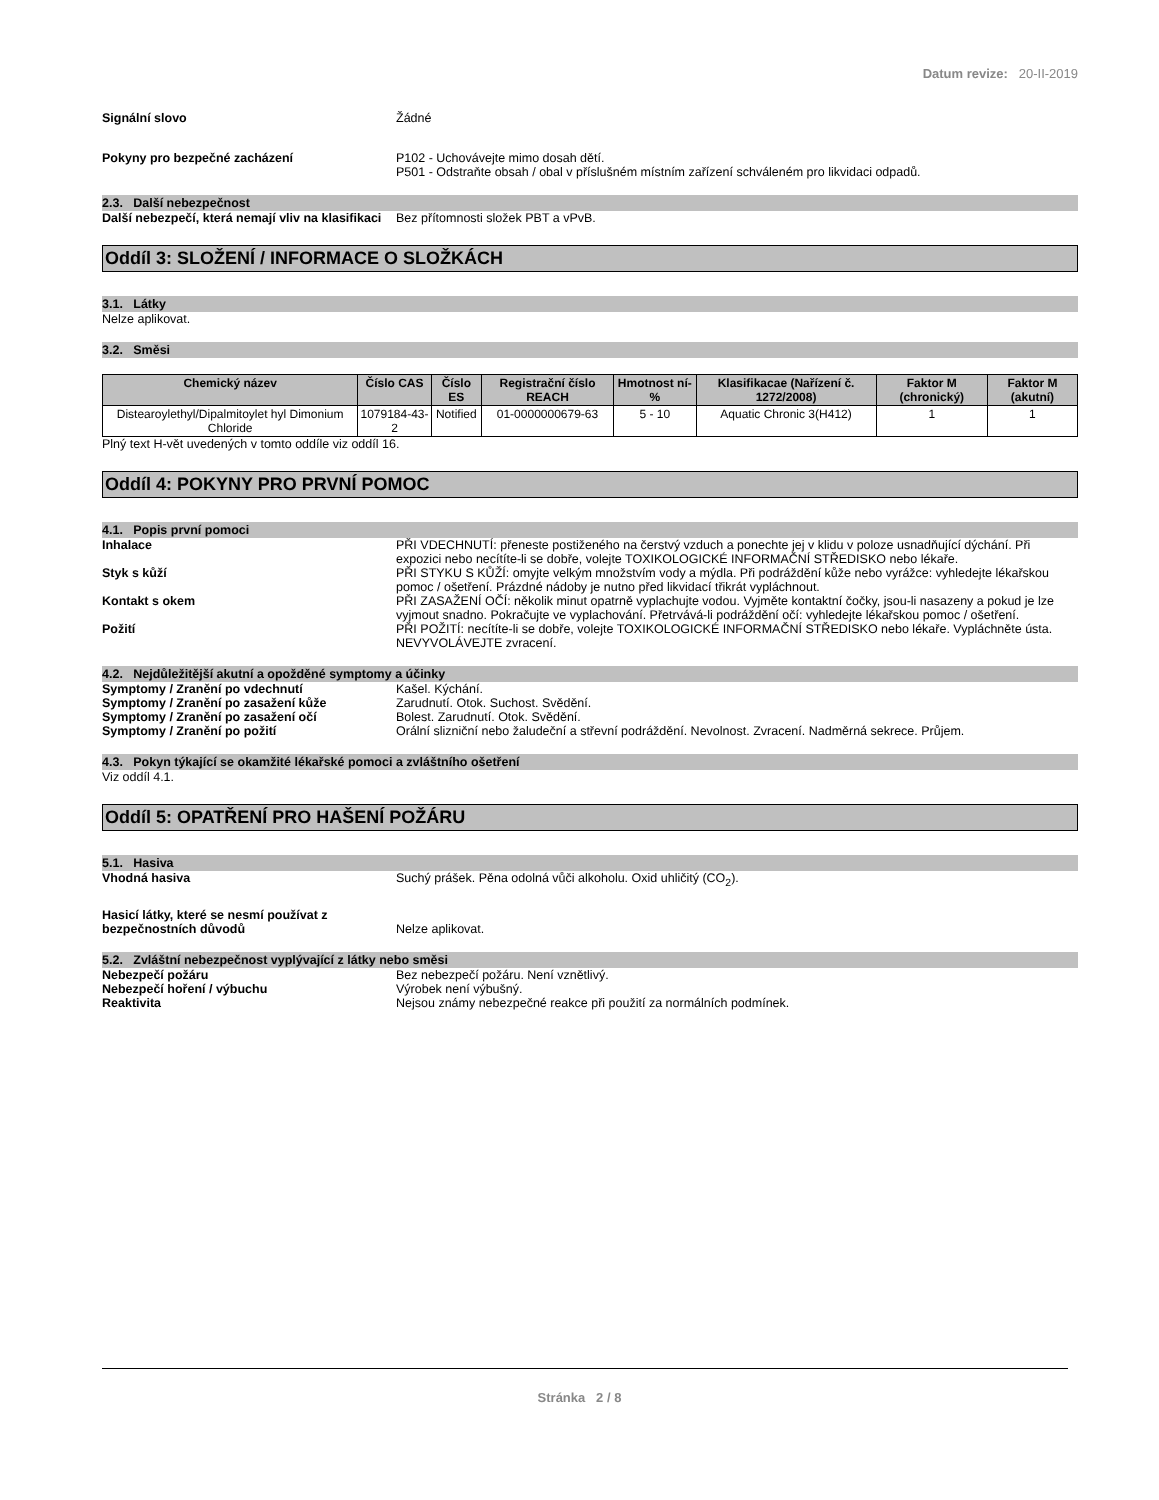Datum revize: 20-II-2019
Signální slovo Žádné
Pokyny pro bezpečné zacházení P102 - Uchovávejte mimo dosah dětí.
P501 - Odstraňte obsah / obal v příslušném místním zařízení schváleném pro likvidaci odpadů.
2.3. Další nebezpečnost
Další nebezpečí, která nemají vliv na klasifikaci
Bez přítomnosti složek PBT a vPvB.
Oddíl 3: SLOŽENÍ / INFORMACE O SLOŽKÁCH
3.1. Látky
Nelze aplikovat.
3.2. Směsi
| Chemický název | Číslo CAS | Číslo ES | Registrační číslo REACH | Hmotnost ní-% | Klasifikacae (Nařízení č. 1272/2008) | Faktor M (chronický) | Faktor M (akutní) |
| --- | --- | --- | --- | --- | --- | --- | --- |
| Distearoylethyl/Dipalmitoylet hyl Dimonium Chloride | 1079184-43-2 | Notified | 01-0000000679-63 | 5 - 10 | Aquatic Chronic 3(H412) | 1 | 1 |
Plný text H-vět uvedených v tomto oddíle viz oddíl 16.
Oddíl 4: POKYNY PRO PRVNÍ POMOC
4.1. Popis první pomoci
Inhalace PŘI VDECHNUTÍ: přeneste postiženého na čerstvý vzduch a ponechte jej v klidu v poloze usnadňující dýchání. Při expozici nebo necítíte-li se dobře, volejte TOXIKOLOGICKÉ INFORMAČNÍ STŘEDISKO nebo lékaře.
Styk s kůží PŘI STYKU S KŮŽÍ: omyjte velkým množstvím vody a mýdla. Při podráždění kůže nebo vyrážce: vyhledejte lékařskou pomoc / ošetření. Prázdné nádoby je nutno před likvidací třikrát vypláchnout.
Kontakt s okem PŘI ZASAŽENÍ OČÍ: několik minut opatrně vyplachujte vodou. Vyjměte kontaktní čočky, jsou-li nasazeny a pokud je lze vyjmout snadno. Pokračujte ve vyplachování. Přetrvává-li podráždění očí: vyhledejte lékařskou pomoc / ošetření.
Požití PŘI POŽITÍ: necítíte-li se dobře, volejte TOXIKOLOGICKÉ INFORMAČNÍ STŘEDISKO nebo lékaře. Vypláchněte ústa. NEVYVOLÁVEJTE zvracení.
4.2. Nejdůležitější akutní a opožděné symptomy a účinky
Symptomy / Zranění po vdechnutí Kašel. Kýchání.
Symptomy / Zranění po zasažení kůže Zarudnutí. Otok. Suchost. Svědění.
Symptomy / Zranění po zasažení očí Bolest. Zarudnutí. Otok. Svědění.
Symptomy / Zranění po požití Orální slizniční nebo žaludeční a střevní podráždění. Nevolnost. Zvracení. Nadměrná sekrece. Průjem.
4.3. Pokyn týkající se okamžité lékařské pomoci a zvláštního ošetření
Viz oddíl 4.1.
Oddíl 5: OPATŘENÍ PRO HAŠENÍ POŽÁRU
5.1. Hasiva
Vhodná hasiva Suchý prášek. Pěna odolná vůči alkoholu. Oxid uhličitý (CO<sub>2</sub>).
Hasicí látky, které se nesmí používat z bezpečnostních důvodů
Nelze aplikovat.
5.2. Zvláštní nebezpečnost vyplývající z látky nebo směsi
Nebezpečí požáru Bez nebezpečí požáru. Není vznětlivý.
Nebezpečí hoření / výbuchu Výrobek není výbušný.
Reaktivita Nejsou známy nebezpečné reakce při použití za normálních podmínek.
Stránka 2 / 8